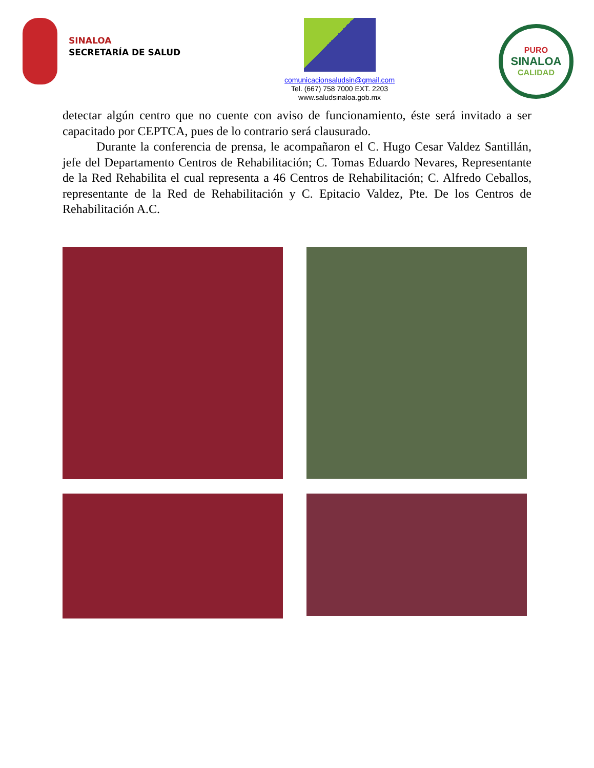SINALOA
SECRETARÍA DE SALUD
comunicacionsaludsin@gmail.com
Tel. (667) 758 7000 EXT. 2203
www.saludsinaloa.gob.mx
PURO
SINALOA
CALIDAD
detectar algún centro que no cuente con aviso de funcionamiento, éste será invitado a ser capacitado por CEPTCA, pues de lo contrario será clausurado.
Durante la conferencia de prensa, le acompañaron el C. Hugo Cesar Valdez Santillán, jefe del Departamento Centros de Rehabilitación; C. Tomas Eduardo Nevares, Representante de la Red Rehabilita el cual representa a 46 Centros de Rehabilitación; C. Alfredo Ceballos, representante de la Red de Rehabilitación y C. Epitacio Valdez, Pte. De los Centros de Rehabilitación A.C.